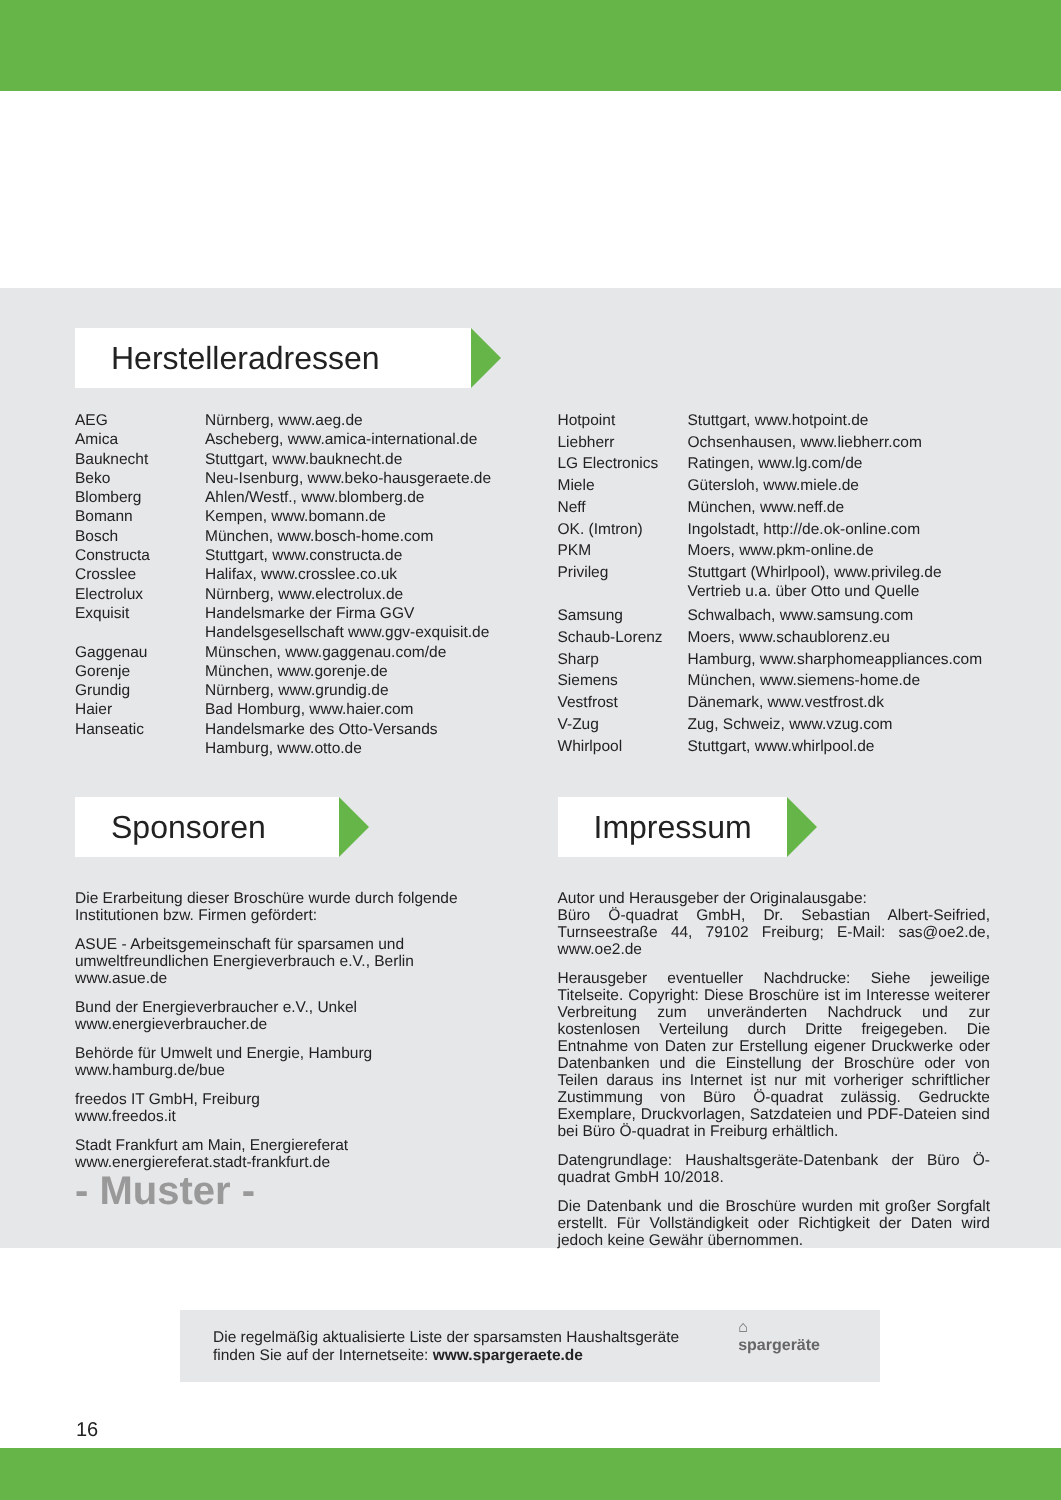Herstelleradressen
| AEG | Nürnberg, www.aeg.de |
| Amica | Ascheberg, www.amica-international.de |
| Bauknecht | Stuttgart, www.bauknecht.de |
| Beko | Neu-Isenburg, www.beko-hausgeraete.de |
| Blomberg | Ahlen/Westf., www.blomberg.de |
| Bomann | Kempen, www.bomann.de |
| Bosch | München, www.bosch-home.com |
| Constructa | Stuttgart, www.constructa.de |
| Crosslee | Halifax, www.crosslee.co.uk |
| Electrolux | Nürnberg, www.electrolux.de |
| Exquisit | Handelsmarke der Firma GGV Handelsgesellschaft www.ggv-exquisit.de |
| Gaggenau | Münschen, www.gaggenau.com/de |
| Gorenje | München, www.gorenje.de |
| Grundig | Nürnberg, www.grundig.de |
| Haier | Bad Homburg, www.haier.com |
| Hanseatic | Handelsmarke des Otto-Versands Hamburg, www.otto.de |
| Hotpoint | Stuttgart, www.hotpoint.de |
| Liebherr | Ochsenhausen, www.liebherr.com |
| LG Electronics | Ratingen, www.lg.com/de |
| Miele | Gütersloh, www.miele.de |
| Neff | München, www.neff.de |
| OK. (Imtron) | Ingolstadt, http://de.ok-online.com |
| PKM | Moers, www.pkm-online.de |
| Privileg | Stuttgart (Whirlpool), www.privileg.de Vertrieb u.a. über Otto und Quelle |
| Samsung | Schwalbach, www.samsung.com |
| Schaub-Lorenz | Moers, www.schaublorenz.eu |
| Sharp | Hamburg, www.sharphomeappliances.com |
| Siemens | München, www.siemens-home.de |
| Vestfrost | Dänemark, www.vestfrost.dk |
| V-Zug | Zug, Schweiz, www.vzug.com |
| Whirlpool | Stuttgart, www.whirlpool.de |
Sponsoren
Die Erarbeitung dieser Broschüre wurde durch folgende Institutionen bzw. Firmen gefördert:
ASUE - Arbeitsgemeinschaft für sparsamen und umweltfreundlichen Energieverbrauch e.V., Berlin
www.asue.de
Bund der Energieverbraucher e.V., Unkel
www.energieverbraucher.de
Behörde für Umwelt und Energie, Hamburg
www.hamburg.de/bue
freedos IT GmbH, Freiburg
www.freedos.it
Stadt Frankfurt am Main, Energiereferat
www.energiereferat.stadt-frankfurt.de
- Muster -
Impressum
Autor und Herausgeber der Originalausgabe:
Büro Ö-quadrat GmbH, Dr. Sebastian Albert-Seifried, Turnseestraße 44, 79102 Freiburg; E-Mail: sas@oe2.de, www.oe2.de
Herausgeber eventueller Nachdrucke: Siehe jeweilige Titelseite. Copyright: Diese Broschüre ist im Interesse weiterer Verbreitung zum unveränderten Nachdruck und zur kostenlosen Verteilung durch Dritte freigegeben. Die Entnahme von Daten zur Erstellung eigener Druckwerke oder Datenbanken und die Einstellung der Broschüre oder von Teilen daraus ins Internet ist nur mit vorheriger schriftlicher Zustimmung von Büro Ö-quadrat zulässig. Gedruckte Exemplare, Druckvorlagen, Satzdateien und PDF-Dateien sind bei Büro Ö-quadrat in Freiburg erhältlich.
Datengrundlage: Haushaltsgeräte-Datenbank der Büro Ö-quadrat GmbH 10/2018.
Die Datenbank und die Broschüre wurden mit großer Sorgfalt erstellt. Für Vollständigkeit oder Richtigkeit der Daten wird jedoch keine Gewähr übernommen.
Die regelmäßig aktualisierte Liste der sparsamsten Haushaltsgeräte
finden Sie auf der Internetseite: www.spargeraete.de
⌂
spargeräte
16